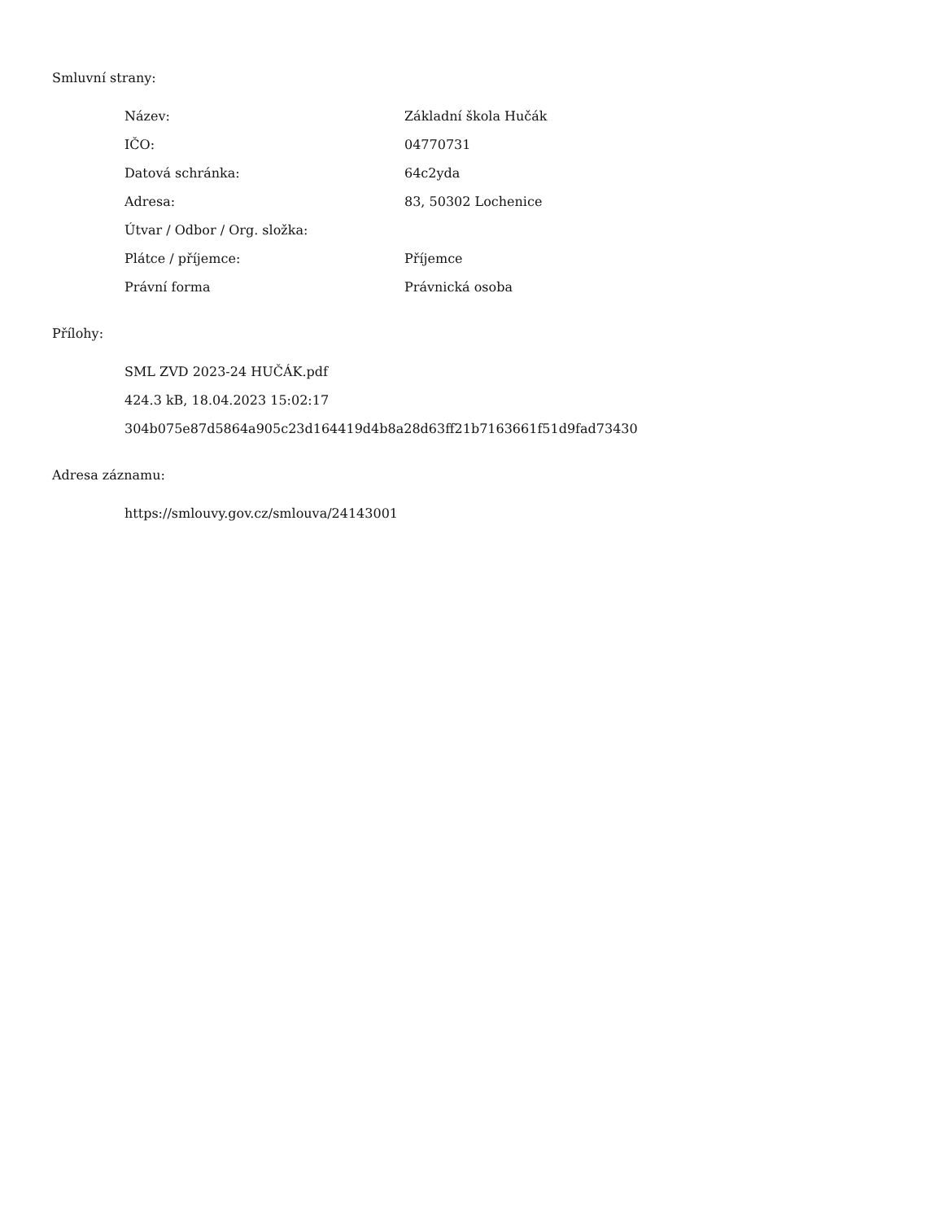Smluvní strany:
| Název: | Základní škola Hučák |
| IČO: | 04770731 |
| Datová schránka: | 64c2yda |
| Adresa: | 83, 50302 Lochenice |
| Útvar / Odbor / Org. složka: | |
| Plátce / příjemce: | Příjemce |
| Právní forma | Právnická osoba |
Přílohy:
| SML ZVD 2023-24 HUČÁK.pdf |
| 424.3 kB, 18.04.2023 15:02:17 |
| 304b075e87d5864a905c23d164419d4b8a28d63ff21b7163661f51d9fad73430 |
Adresa záznamu:
| https://smlouvy.gov.cz/smlouva/24143001 |